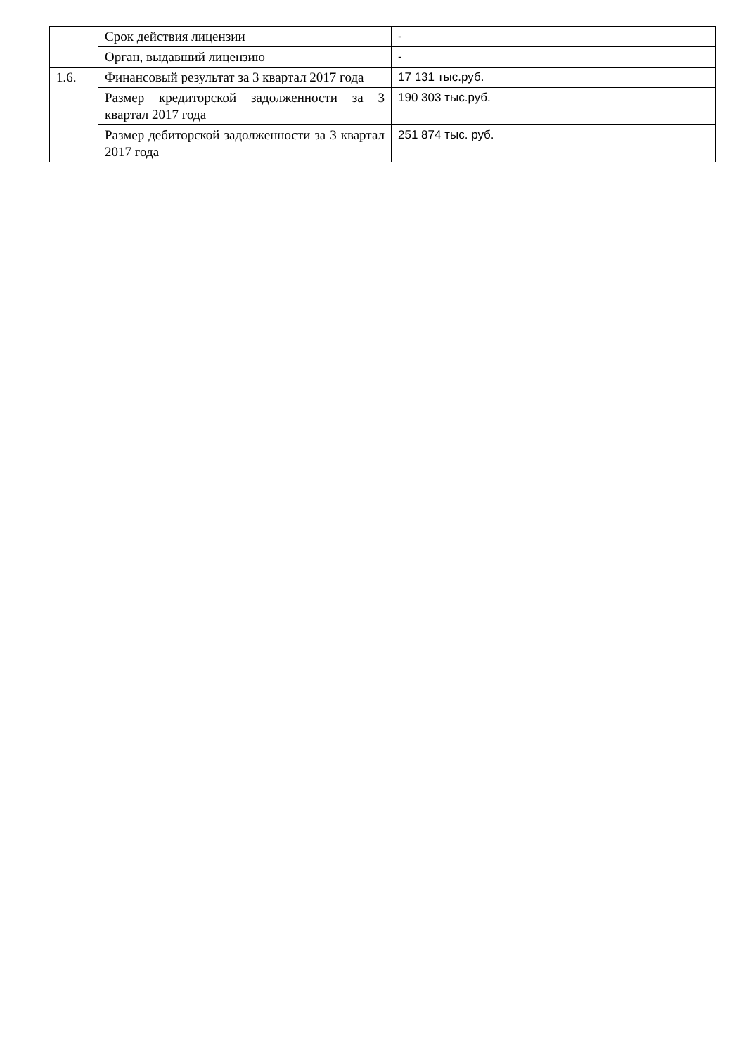| | Срок действия лицензии | - |
| | Орган, выдавший лицензию | - |
| 1.6. | Финансовый результат за 3 квартал 2017 года | 17 131 тыс.руб. |
| | Размер кредиторской задолженности за 3 квартал 2017 года | 190 303 тыс.руб. |
| | Размер дебиторской задолженности за 3 квартал 2017 года | 251 874 тыс. руб. |